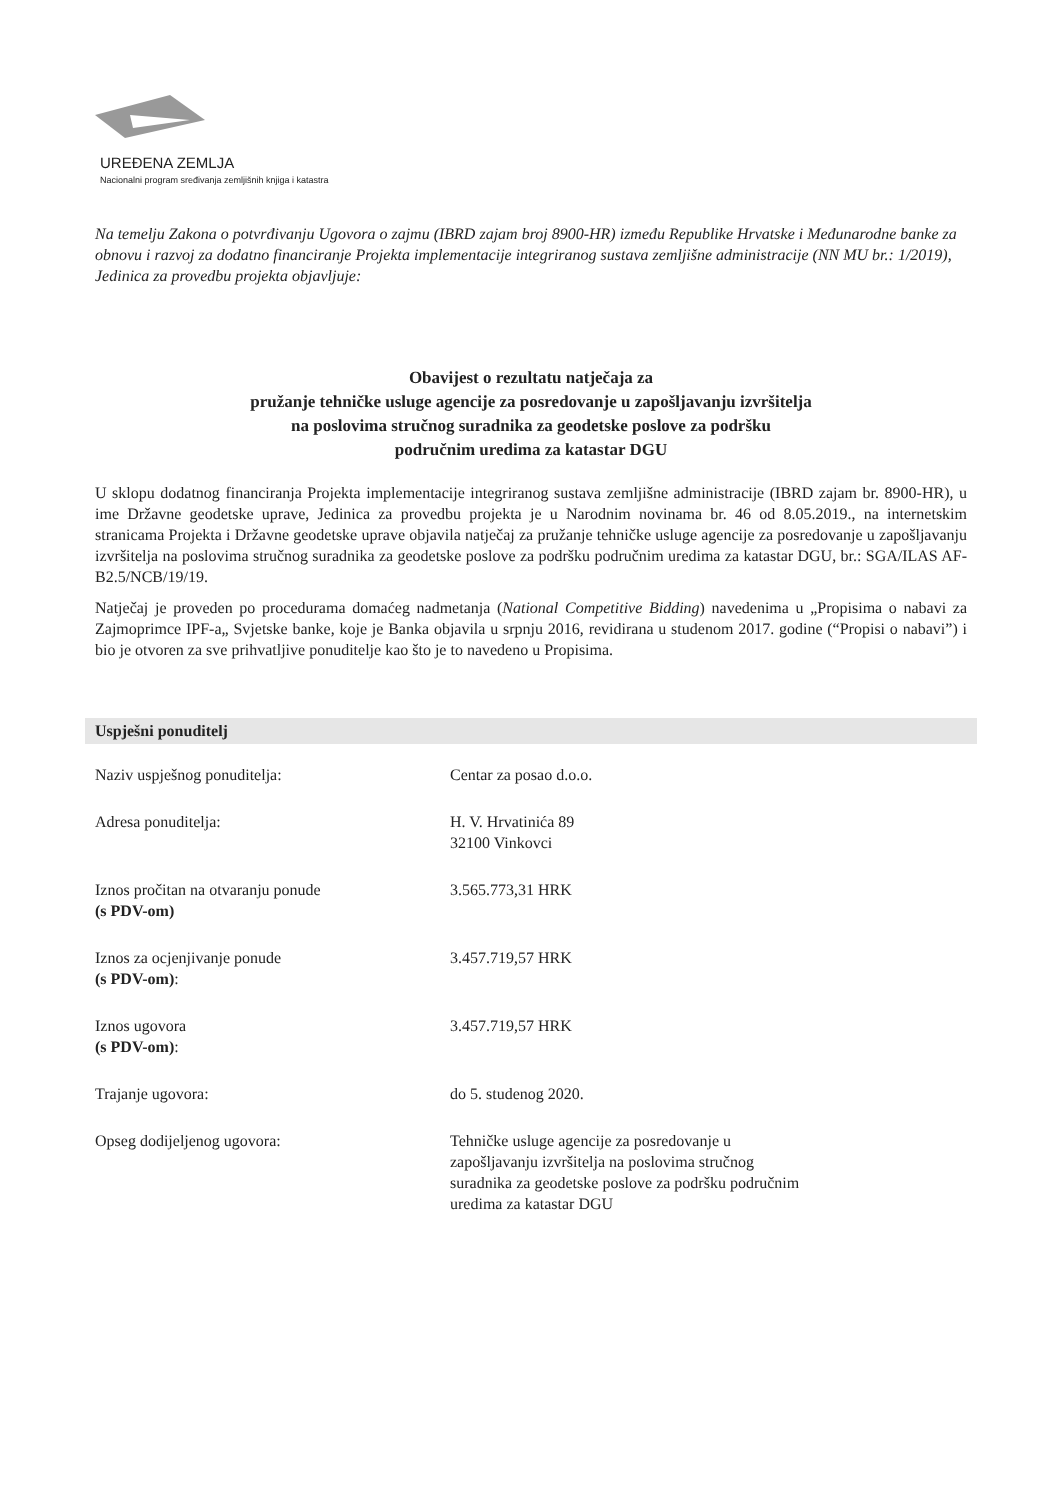UREĐENA ZEMLJA
Nacionalni program sređivanja zemljišnih knjiga i katastra
Na temelju Zakona o potvrđivanju Ugovora o zajmu (IBRD zajam broj 8900-HR) između Republike Hrvatske i Međunarodne banke za obnovu i razvoj za dodatno financiranje Projekta implementacije integriranog sustava zemljišne administracije (NN MU br.: 1/2019), Jedinica za provedbu projekta objavljuje:
Obavijest o rezultatu natječaja za
pružanje tehničke usluge agencije za posredovanje u zapošljavanju izvršitelja
na poslovima stručnog suradnika za geodetske poslove za podršku
područnim uredima za katastar DGU
U sklopu dodatnog financiranja Projekta implementacije integriranog sustava zemljišne administracije (IBRD zajam br. 8900-HR), u ime Državne geodetske uprave, Jedinica za provedbu projekta je u Narodnim novinama br. 46 od 8.05.2019., na internetskim stranicama Projekta i Državne geodetske uprave objavila natječaj za pružanje tehničke usluge agencije za posredovanje u zapošljavanju izvršitelja na poslovima stručnog suradnika za geodetske poslove za podršku područnim uredima za katastar DGU, br.: SGA/ILAS AF-B2.5/NCB/19/19.
Natječaj je proveden po procedurama domaćeg nadmetanja (National Competitive Bidding) navedenima u „Propisima o nabavi za Zajmoprimce IPF-a„ Svjetske banke, koje je Banka objavila u srpnju 2016, revidirana u studenom 2017. godine (“Propisi o nabavi”) i bio je otvoren za sve prihvatljive ponuditelje kao što je to navedeno u Propisima.
Uspješni ponuditelj
| Naziv uspješnog ponuditelja: | Centar za posao d.o.o. |
| Adresa ponuditelja: | H. V. Hrvatinića 89 32100 Vinkovci |
| Iznos pročitan na otvaranju ponude (s PDV-om) | 3.565.773,31 HRK |
| Iznos za ocjenjivanje ponude (s PDV-om) : | 3.457.719,57 HRK |
| Iznos ugovora (s PDV-om) : | 3.457.719,57 HRK |
| Trajanje ugovora: | do 5. studenog 2020. |
| Opseg dodijeljenog ugovora: | Tehničke usluge agencije za posredovanje u zapošljavanju izvršitelja na poslovima stručnog suradnika za geodetske poslove za podršku područnim uredima za katastar DGU |